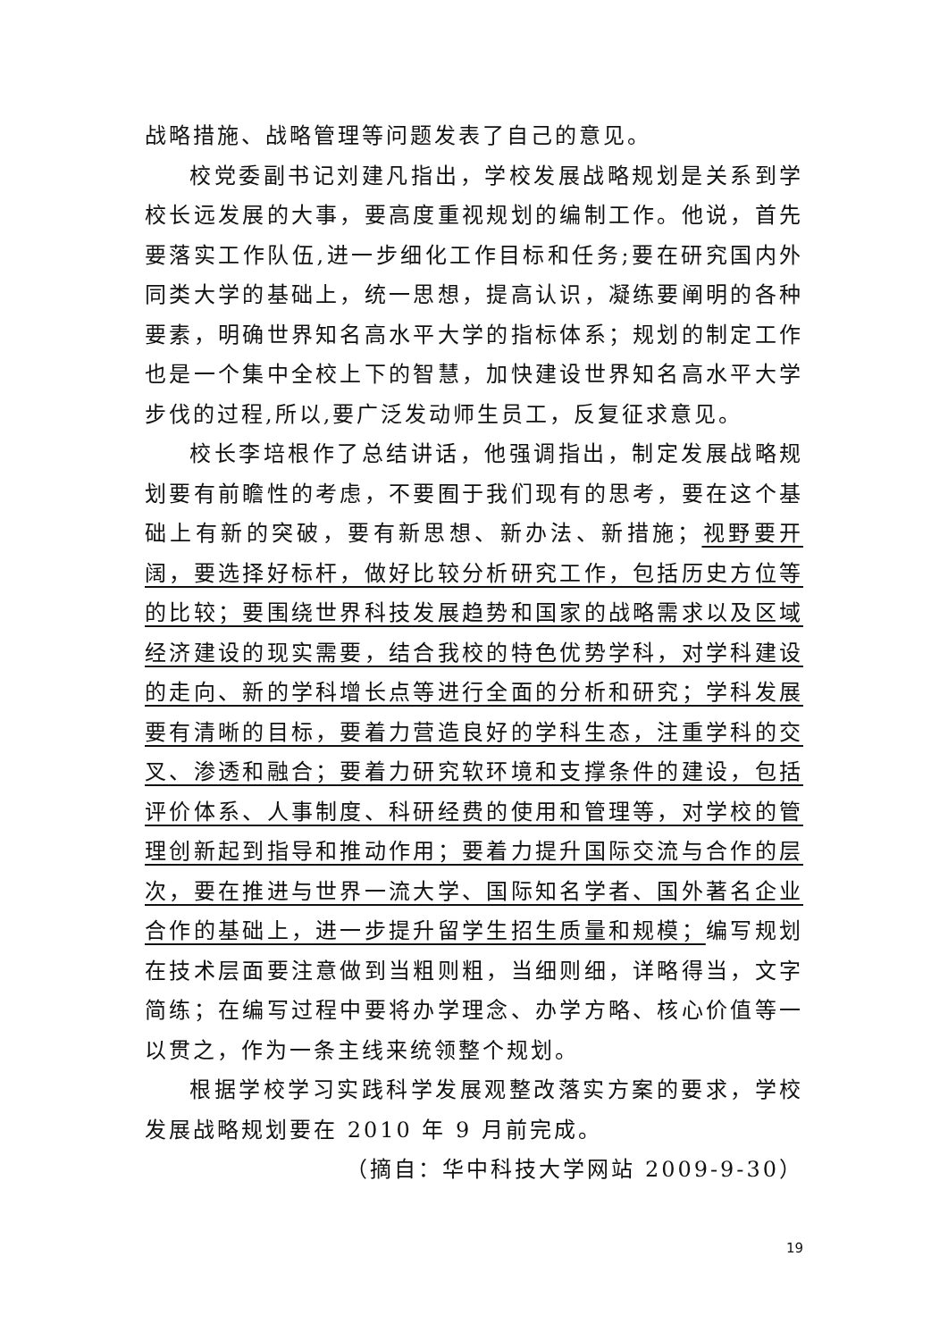战略措施、战略管理等问题发表了自己的意见。
校党委副书记刘建凡指出，学校发展战略规划是关系到学校长远发展的大事，要高度重视规划的编制工作。他说，首先要落实工作队伍,进一步细化工作目标和任务;要在研究国内外同类大学的基础上，统一思想，提高认识，凝练要阐明的各种要素，明确世界知名高水平大学的指标体系；规划的制定工作也是一个集中全校上下的智慧，加快建设世界知名高水平大学步伐的过程,所以,要广泛发动师生员工，反复征求意见。
校长李培根作了总结讲话，他强调指出，制定发展战略规划要有前瞻性的考虑，不要囿于我们现有的思考，要在这个基础上有新的突破，要有新思想、新办法、新措施；视野要开阔，要选择好标杆，做好比较分析研究工作，包括历史方位等的比较；要围绕世界科技发展趋势和国家的战略需求以及区域经济建设的现实需要，结合我校的特色优势学科，对学科建设的走向、新的学科增长点等进行全面的分析和研究；学科发展要有清晰的目标，要着力营造良好的学科生态，注重学科的交叉、渗透和融合；要着力研究软环境和支撑条件的建设，包括评价体系、人事制度、科研经费的使用和管理等，对学校的管理创新起到指导和推动作用；要着力提升国际交流与合作的层次，要在推进与世界一流大学、国际知名学者、国外著名企业合作的基础上，进一步提升留学生招生质量和规模；编写规划在技术层面要注意做到当粗则粗，当细则细，详略得当，文字简练；在编写过程中要将办学理念、办学方略、核心价值等一以贯之，作为一条主线来统领整个规划。
根据学校学习实践科学发展观整改落实方案的要求，学校发展战略规划要在 2010 年 9 月前完成。
（摘自：华中科技大学网站 2009-9-30）
19